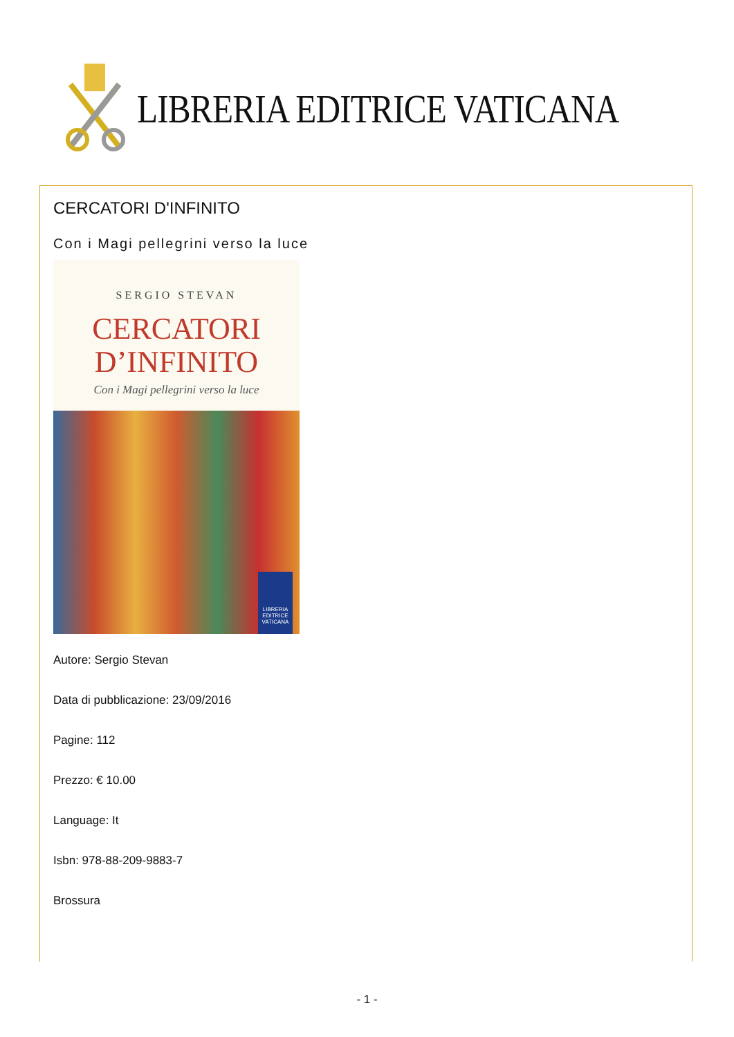LIBRERIA EDITRICE VATICANA
CERCATORI D'INFINITO
Con i Magi pellegrini verso la luce
SERGIO STEVAN
CERCATORI
D’INFINITO
Con i Magi pellegrini verso la luce
LIBRERIA EDITRICE VATICANA
Autore: Sergio Stevan
Data di pubblicazione: 23/09/2016
Pagine: 112
Prezzo: € 10.00
Language: It
Isbn: 978-88-209-9883-7
Brossura
- 1 -